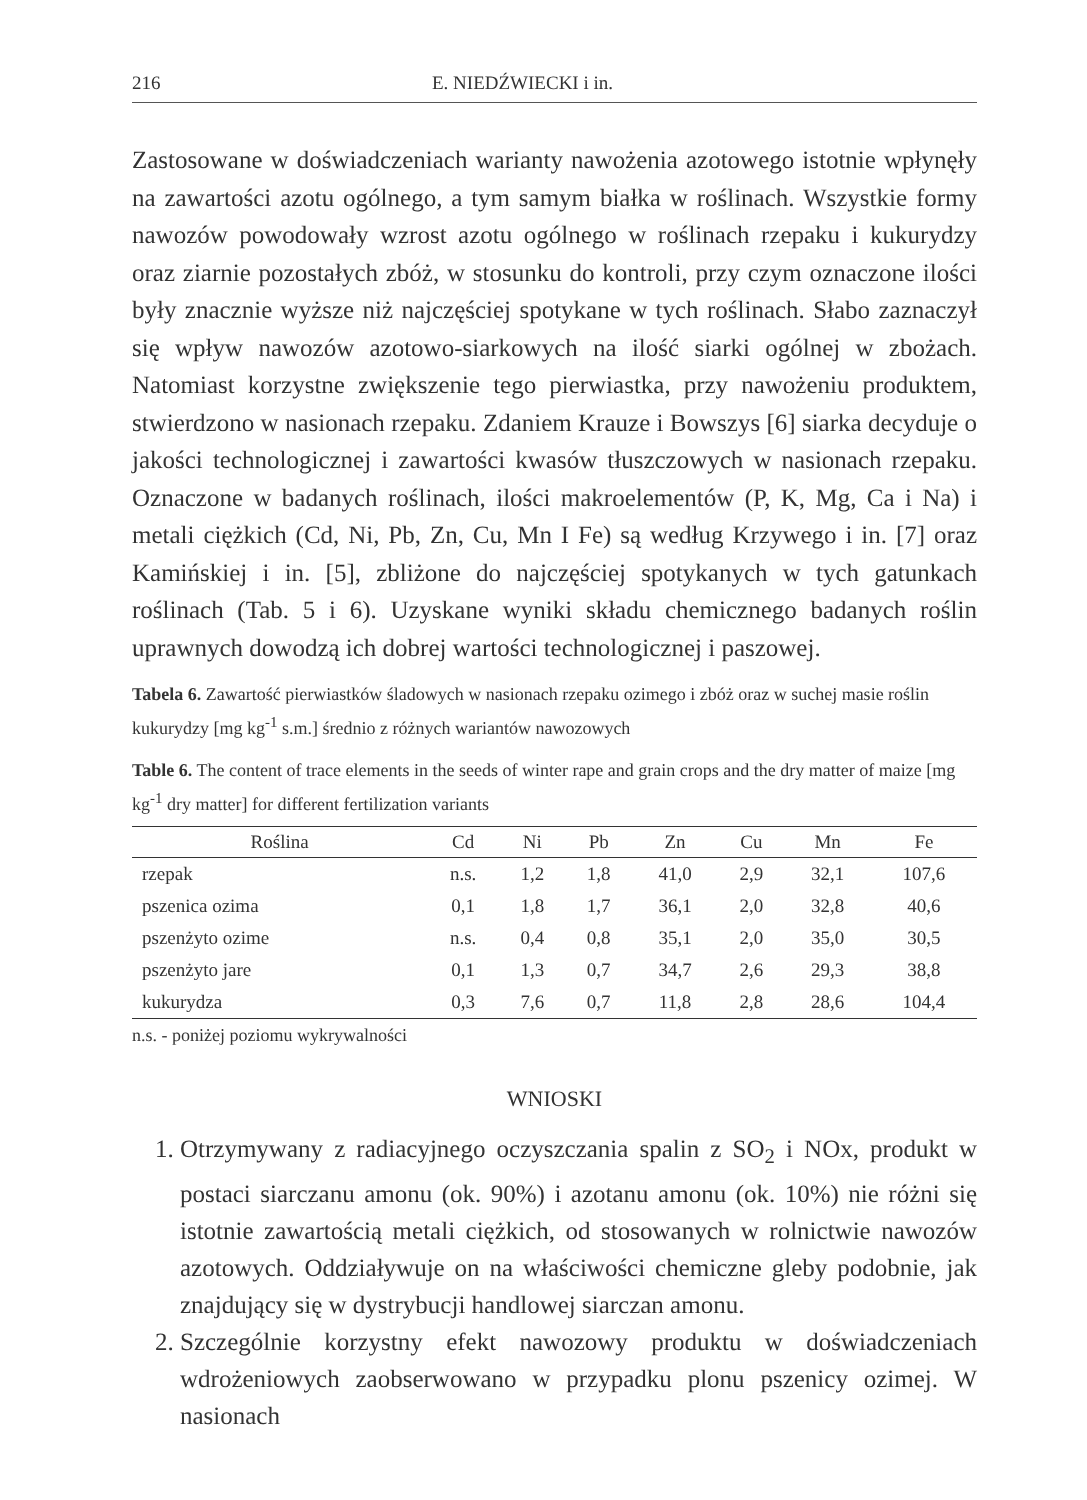216 E. NIEDŹWIECKI i in.
Zastosowane w doświadczeniach warianty nawożenia azotowego istotnie wpłynęły na zawartości azotu ogólnego, a tym samym białka w roślinach. Wszystkie formy nawozów powodowały wzrost azotu ogólnego w roślinach rzepaku i kukurydzy oraz ziarnie pozostałych zbóż, w stosunku do kontroli, przy czym oznaczone ilości były znacznie wyższe niż najczęściej spotykane w tych roślinach. Słabo zaznaczył się wpływ nawozów azotowo-siarkowych na ilość siarki ogólnej w zbożach. Natomiast korzystne zwiększenie tego pierwiastka, przy nawożeniu produktem, stwierdzono w nasionach rzepaku. Zdaniem Krauze i Bowszys [6] siarka decyduje o jakości technologicznej i zawartości kwasów tłuszczowych w nasionach rzepaku. Oznaczone w badanych roślinach, ilości makroelementów (P, K, Mg, Ca i Na) i metali ciężkich (Cd, Ni, Pb, Zn, Cu, Mn I Fe) są według Krzywego i in. [7] oraz Kamińskiej i in. [5], zbliżone do najczęściej spotykanych w tych gatunkach roślinach (Tab. 5 i 6). Uzyskane wyniki składu chemicznego badanych roślin uprawnych dowodzą ich dobrej wartości technologicznej i paszowej.
Tabela 6. Zawartość pierwiastków śladowych w nasionach rzepaku ozimego i zbóż oraz w suchej masie roślin kukurydzy [mg kg<sup>-1</sup> s.m.] średnio z różnych wariantów nawozowych
Table 6. The content of trace elements in the seeds of winter rape and grain crops and the dry matter of maize [mg kg<sup>-1</sup> dry matter] for different fertilization variants
| Roślina | Cd | Ni | Pb | Zn | Cu | Mn | Fe |
| --- | --- | --- | --- | --- | --- | --- | --- |
| rzepak | n.s. | 1,2 | 1,8 | 41,0 | 2,9 | 32,1 | 107,6 |
| pszenica ozima | 0,1 | 1,8 | 1,7 | 36,1 | 2,0 | 32,8 | 40,6 |
| pszenżyto ozime | n.s. | 0,4 | 0,8 | 35,1 | 2,0 | 35,0 | 30,5 |
| pszenżyto jare | 0,1 | 1,3 | 0,7 | 34,7 | 2,6 | 29,3 | 38,8 |
| kukurydza | 0,3 | 7,6 | 0,7 | 11,8 | 2,8 | 28,6 | 104,4 |
n.s. - poniżej poziomu wykrywalności
WNIOSKI
1. Otrzymywany z radiacyjnego oczyszczania spalin z SO<sub>2</sub> i NOx, produkt w postaci siarczanu amonu (ok. 90%) i azotanu amonu (ok. 10%) nie różni się istotnie zawartością metali ciężkich, od stosowanych w rolnictwie nawozów azotowych. Oddziaływuje on na właściwości chemiczne gleby podobnie, jak znajdujący się w dystrybucji handlowej siarczan amonu.
2. Szczególnie korzystny efekt nawozowy produktu w doświadczeniach wdrożeniowych zaobserwowano w przypadku plonu pszenicy ozimej. W nasionach